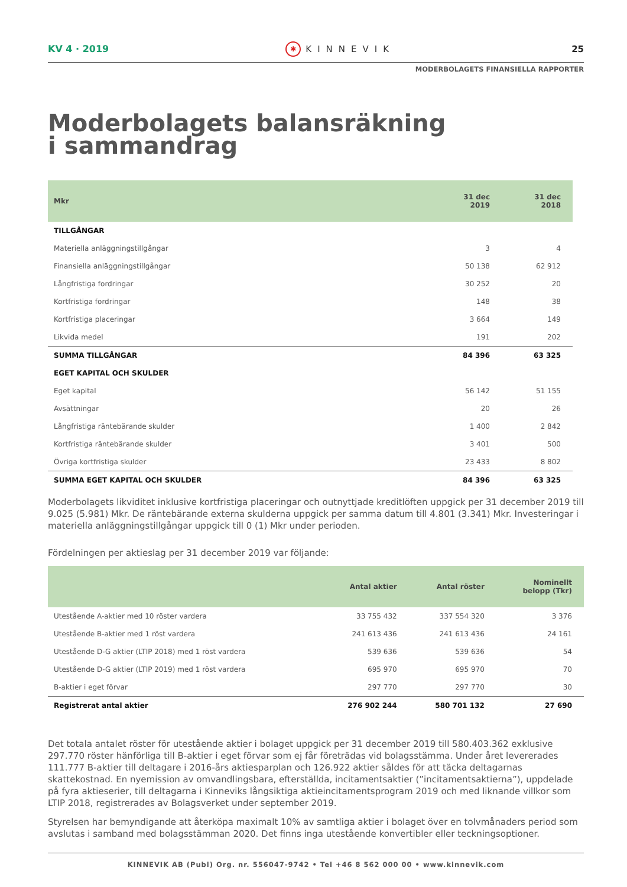KV 4 · 2019 ✱ KINNEVIK 25
MODERBOLAGETS FINANSIELLA RAPPORTER
Moderbolagets balansräkning
i sammandrag
| Mkr | 31 dec 2019 | 31 dec 2018 |
| --- | --- | --- |
| TILLGÅNGAR | | |
| Materiella anläggningstillgångar | 3 | 4 |
| Finansiella anläggningstillgångar | 50 138 | 62 912 |
| Långfristiga fordringar | 30 252 | 20 |
| Kortfristiga fordringar | 148 | 38 |
| Kortfristiga placeringar | 3 664 | 149 |
| Likvida medel | 191 | 202 |
| SUMMA TILLGÅNGAR | 84 396 | 63 325 |
| EGET KAPITAL OCH SKULDER | | |
| Eget kapital | 56 142 | 51 155 |
| Avsättningar | 20 | 26 |
| Långfristiga räntebärande skulder | 1 400 | 2 842 |
| Kortfristiga räntebärande skulder | 3 401 | 500 |
| Övriga kortfristiga skulder | 23 433 | 8 802 |
| SUMMA EGET KAPITAL OCH SKULDER | 84 396 | 63 325 |
Moderbolagets likviditet inklusive kortfristiga placeringar och outnyttjade kreditlöften uppgick per 31 december 2019 till 9.025 (5.981) Mkr. De räntebärande externa skulderna uppgick per samma datum till 4.801 (3.341) Mkr. Investeringar i materiella anläggningstillgångar uppgick till 0 (1) Mkr under perioden.
Fördelningen per aktieslag per 31 december 2019 var följande:
| | Antal aktier | Antal röster | Nominellt belopp (Tkr) |
| --- | --- | --- | --- |
| Utestående A-aktier med 10 röster vardera | 33 755 432 | 337 554 320 | 3 376 |
| Utestående B-aktier med 1 röst vardera | 241 613 436 | 241 613 436 | 24 161 |
| Utestående D-G aktier (LTIP 2018) med 1 röst vardera | 539 636 | 539 636 | 54 |
| Utestående D-G aktier (LTIP 2019) med 1 röst vardera | 695 970 | 695 970 | 70 |
| B-aktier i eget förvar | 297 770 | 297 770 | 30 |
| Registrerat antal aktier | 276 902 244 | 580 701 132 | 27 690 |
Det totala antalet röster för utestående aktier i bolaget uppgick per 31 december 2019 till 580.403.362 exklusive 297.770 röster hänförliga till B-aktier i eget förvar som ej får företrädas vid bolagsstämma. Under året levererades 111.777 B-aktier till deltagare i 2016-års aktiesparplan och 126.922 aktier såldes för att täcka deltagarnas skattekostnad. En nyemission av omvandlingsbara, efterställda, incitamentsaktier (”incitamentsaktierna”), uppdelade på fyra aktieserier, till deltagarna i Kinneviks långsiktiga aktieincitamentsprogram 2019 och med liknande villkor som LTIP 2018, registrerades av Bolagsverket under september 2019.
Styrelsen har bemyndigande att återköpa maximalt 10% av samtliga aktier i bolaget över en tolvmånaders period som avslutas i samband med bolagsstämman 2020. Det finns inga utestående konvertibler eller teckningsoptioner.
KINNEVIK AB (Publ) Org. nr. 556047-9742 • Tel +46 8 562 000 00 • www.kinnevik.com